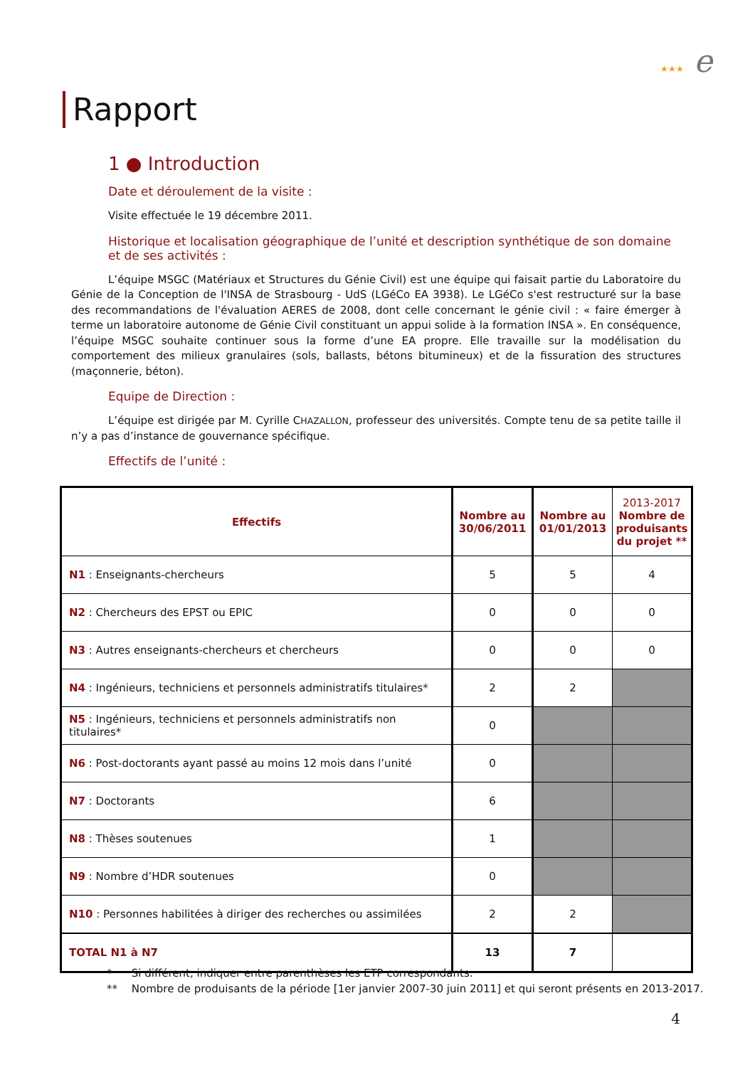★★★ e
Rapport
1 ● Introduction
Date et déroulement de la visite :
Visite effectuée le 19 décembre 2011.
Historique et localisation géographique de l’unité et description synthétique de son domaine et de ses activités :
L’équipe MSGC (Matériaux et Structures du Génie Civil) est une équipe qui faisait partie du Laboratoire du Génie de la Conception de l'INSA de Strasbourg - UdS (LGéCo EA 3938). Le LGéCo s'est restructuré sur la base des recommandations de l'évaluation AERES de 2008, dont celle concernant le génie civil : « faire émerger à terme un laboratoire autonome de Génie Civil constituant un appui solide à la formation INSA ». En conséquence, l’équipe MSGC souhaite continuer sous la forme d’une EA propre. Elle travaille sur la modélisation du comportement des milieux granulaires (sols, ballasts, bétons bitumineux) et de la fissuration des structures (maçonnerie, béton).
Equipe de Direction :
L’équipe est dirigée par M. Cyrille CHAZALLON, professeur des universités. Compte tenu de sa petite taille il n’y a pas d’instance de gouvernance spécifique.
Effectifs de l’unité :
| Effectifs | Nombre au 30/06/2011 | Nombre au 01/01/2013 | 2013-2017 Nombre de produisants du projet ** |
| --- | --- | --- | --- |
| N1 : Enseignants-chercheurs | 5 | 5 | 4 |
| N2 : Chercheurs des EPST ou EPIC | 0 | 0 | 0 |
| N3 : Autres enseignants-chercheurs et chercheurs | 0 | 0 | 0 |
| N4 : Ingénieurs, techniciens et personnels administratifs titulaires* | 2 | 2 | |
| N5 : Ingénieurs, techniciens et personnels administratifs non titulaires* | 0 | | |
| N6 : Post-doctorants ayant passé au moins 12 mois dans l’unité | 0 | | |
| N7 : Doctorants | 6 | | |
| N8 : Thèses soutenues | 1 | | |
| N9 : Nombre d’HDR soutenues | 0 | | |
| N10 : Personnes habilitées à diriger des recherches ou assimilées | 2 | 2 | |
| TOTAL N1 à N7 | 13 | 7 | |
* Si différent, indiquer entre parenthèses les ETP correspondants.
** Nombre de produisants de la période [1er janvier 2007-30 juin 2011] et qui seront présents en 2013-2017.
4